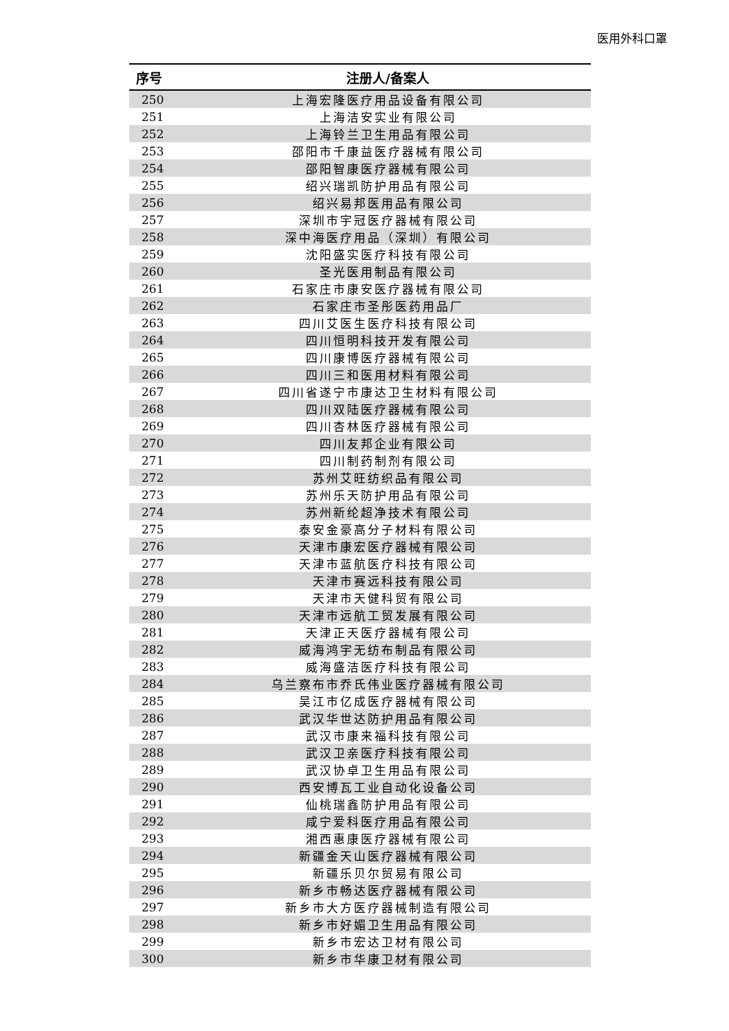医用外科口罩
| 序号 | 注册人/备案人 |
| --- | --- |
| 250 | 上海宏隆医疗用品设备有限公司 |
| 251 | 上海洁安实业有限公司 |
| 252 | 上海铃兰卫生用品有限公司 |
| 253 | 邵阳市千康益医疗器械有限公司 |
| 254 | 邵阳智康医疗器械有限公司 |
| 255 | 绍兴瑞凯防护用品有限公司 |
| 256 | 绍兴易邦医用品有限公司 |
| 257 | 深圳市宇冠医疗器械有限公司 |
| 258 | 深中海医疗用品（深圳）有限公司 |
| 259 | 沈阳盛实医疗科技有限公司 |
| 260 | 圣光医用制品有限公司 |
| 261 | 石家庄市康安医疗器械有限公司 |
| 262 | 石家庄市圣彤医药用品厂 |
| 263 | 四川艾医生医疗科技有限公司 |
| 264 | 四川恒明科技开发有限公司 |
| 265 | 四川康博医疗器械有限公司 |
| 266 | 四川三和医用材料有限公司 |
| 267 | 四川省遂宁市康达卫生材料有限公司 |
| 268 | 四川双陆医疗器械有限公司 |
| 269 | 四川杏林医疗器械有限公司 |
| 270 | 四川友邦企业有限公司 |
| 271 | 四川制药制剂有限公司 |
| 272 | 苏州艾旺纺织品有限公司 |
| 273 | 苏州乐天防护用品有限公司 |
| 274 | 苏州新纶超净技术有限公司 |
| 275 | 泰安金豪高分子材料有限公司 |
| 276 | 天津市康宏医疗器械有限公司 |
| 277 | 天津市蓝航医疗科技有限公司 |
| 278 | 天津市赛远科技有限公司 |
| 279 | 天津市天健科贸有限公司 |
| 280 | 天津市远航工贸发展有限公司 |
| 281 | 天津正天医疗器械有限公司 |
| 282 | 威海鸿宇无纺布制品有限公司 |
| 283 | 威海盛洁医疗科技有限公司 |
| 284 | 乌兰察布市乔氏伟业医疗器械有限公司 |
| 285 | 吴江市亿成医疗器械有限公司 |
| 286 | 武汉华世达防护用品有限公司 |
| 287 | 武汉市康来福科技有限公司 |
| 288 | 武汉卫亲医疗科技有限公司 |
| 289 | 武汉协卓卫生用品有限公司 |
| 290 | 西安博瓦工业自动化设备公司 |
| 291 | 仙桃瑞鑫防护用品有限公司 |
| 292 | 咸宁爱科医疗用品有限公司 |
| 293 | 湘西惠康医疗器械有限公司 |
| 294 | 新疆金天山医疗器械有限公司 |
| 295 | 新疆乐贝尔贸易有限公司 |
| 296 | 新乡市畅达医疗器械有限公司 |
| 297 | 新乡市大方医疗器械制造有限公司 |
| 298 | 新乡市好媚卫生用品有限公司 |
| 299 | 新乡市宏达卫材有限公司 |
| 300 | 新乡市华康卫材有限公司 |